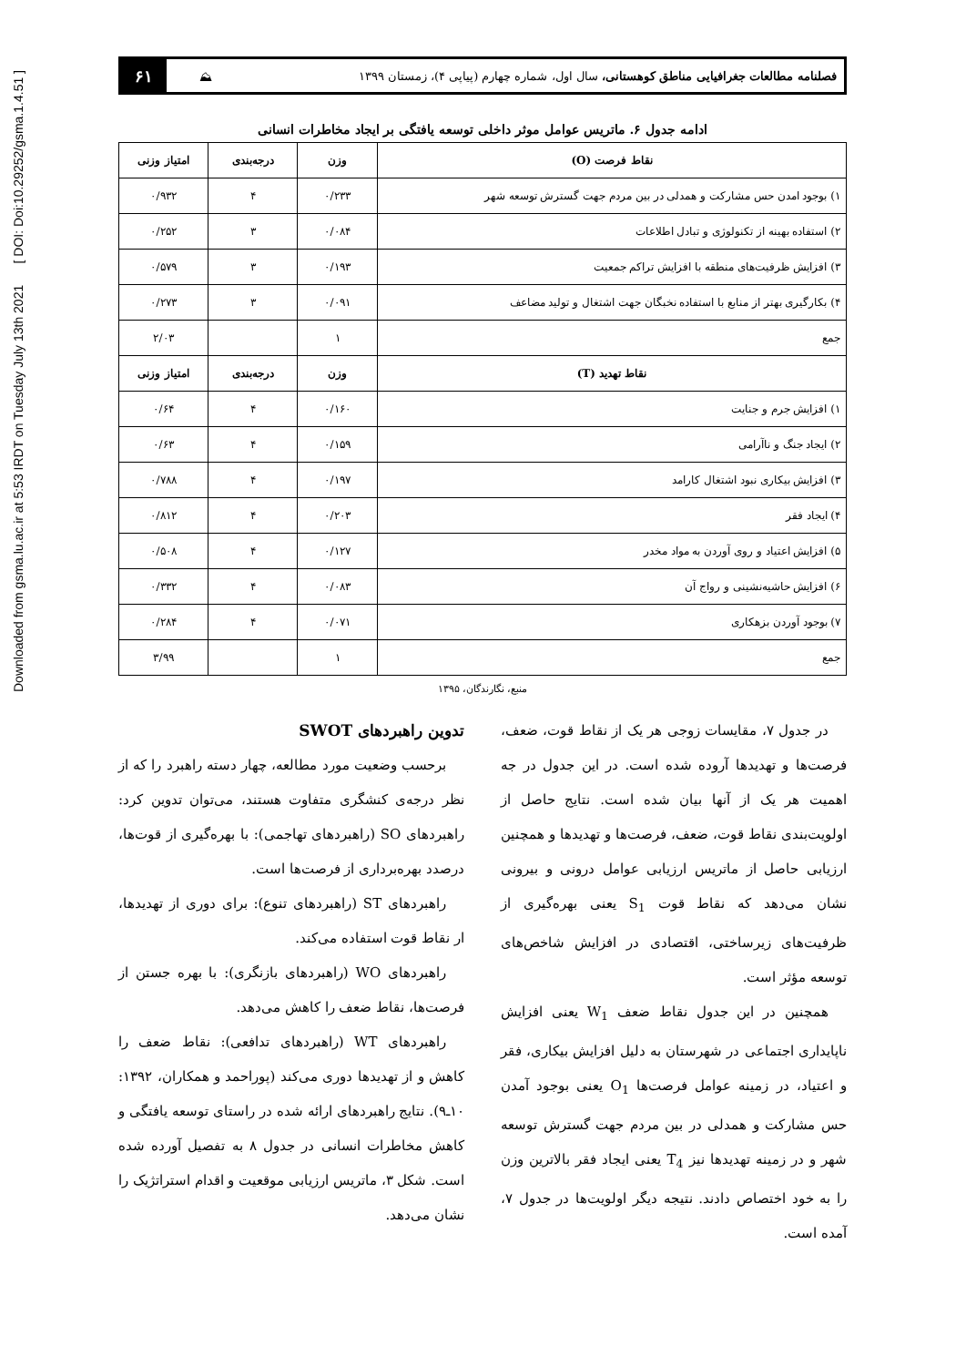Downloaded from gsma.lu.ac.ir at 5:53 IRDT on Tuesday July 13th 2021 [ DOI: Doi:10.29252/gsma.1.4.51 ]
فصلنامه مطالعات جغرافیایی مناطق کوهستانی، سال اول، شماره چهارم (پیاپی ۴)، زمستان ۱۳۹۹ ⛰ ۶۱
ادامه جدول ۶. ماتریس عوامل موثر داخلی توسعه یافتگی بر ایجاد مخاطرات انسانی
| نقاط فرصت (O) | وزن | درجه‌بندی | امتیاز وزنی |
| --- | --- | --- | --- |
| ۱) بوجود امدن حس مشارکت و همدلی در بین مردم جهت گسترش توسعه شهر | ۰/۲۳۳ | ۴ | ۰/۹۳۲ |
| ۲) استفاده بهینه از تکنولوژی و تبادل اطلاعات | ۰/۰۸۴ | ۳ | ۰/۲۵۲ |
| ۳) افزایش ظرفیت‌های منطقه با افزایش تراکم جمعیت | ۰/۱۹۳ | ۳ | ۰/۵۷۹ |
| ۴) بکارگیری بهتر از منابع با استفاده نخبگان جهت اشتغال و تولید مضاعف | ۰/۰۹۱ | ۳ | ۰/۲۷۳ |
| جمع | ۱ | | ۲/۰۳ |
| نقاط تهدید (T) | وزن | درجه‌بندی | امتیاز وزنی |
| ۱) افزایش جرم و جنایت | ۰/۱۶۰ | ۴ | ۰/۶۴ |
| ۲) ایجاد جنگ و ناآرامی | ۰/۱۵۹ | ۴ | ۰/۶۳ |
| ۳) افزایش بیکاری نبود اشتغال کارامد | ۰/۱۹۷ | ۴ | ۰/۷۸۸ |
| ۴) ایجاد فقر | ۰/۲۰۳ | ۴ | ۰/۸۱۲ |
| ۵) افزایش اعتیاد و روی آوردن به مواد مخدر | ۰/۱۲۷ | ۴ | ۰/۵۰۸ |
| ۶) افزایش حاشیه‌نشینی و رواج آن | ۰/۰۸۳ | ۴ | ۰/۳۳۲ |
| ۷) بوجود آوردن بزهکاری | ۰/۰۷۱ | ۴ | ۰/۲۸۴ |
| جمع | ۱ | | ۳/۹۹ |
منبع، نگارندگان، ۱۳۹۵
در جدول ۷، مقایسات زوجی هر یک از نقاط قوت، ضعف، فرصت‌ها و تهدیدها آروده شده است. در این جدول در جه اهمیت هر یک از آنها بیان شده است. نتایج حاصل از اولویت‌بندی نقاط قوت، ضعف، فرصت‌ها و تهدیدها و همچنین ارزیابی حاصل از ماتریس ارزیابی عوامل درونی و بیرونی نشان می‌دهد که نقاط قوت S<sub>1</sub> یعنی بهره‌گیری از ظرفیت‌های زیرساختی، اقتصادی در افزایش شاخص‌های توسعه مؤثر است.
همچنین در این جدول نقاط ضعف W<sub>1</sub> یعنی افزایش ناپایداری اجتماعی در شهرستان به دلیل افزایش بیکاری، فقر و اعتیاد، در زمینه عوامل فرصت‌ها O<sub>1</sub> یعنی بوجود آمدن حس مشارکت و همدلی در بین مردم جهت گسترش توسعه شهر و در زمینه تهدیدها نیز T<sub>4</sub> یعنی ایجاد فقر بالاترین وزن را به خود اختصاص دادند. نتیجه دیگر اولویت‌ها در جدول ۷، آمده است.
تدوین راهبردهای SWOT
برحسب وضعیت مورد مطالعه، چهار دسته راهبرد را که از نظر درجه‌ی کنشگری متفاوت هستند، می‌توان تدوین کرد: راهبردهای SO (راهبردهای تهاجمی): با بهره‌گیری از قوت‌ها، درصدد بهره‌برداری از فرصت‌ها است.
راهبردهای ST (راهبردهای تنوع): برای دوری از تهدیدها، ار نقاط قوت استفاده می‌کند.
راهبردهای WO (راهبردهای بازنگری): با بهره جستن از فرصت‌ها، نقاط ضعف را کاهش می‌دهد.
راهبردهای WT (راهبردهای تدافعی): نقاط ضعف را کاهش و از تهدیدها دوری می‌کند (پوراحمد و همکاران، ۱۳۹۲: ۱۰ـ۹). نتایج راهبردهای ارائه شده در راستای توسعه یافتگی و کاهش مخاطرات انسانی در جدول ۸ به تفصیل آورده شده است. شکل ۳، ماتریس ارزیابی موقعیت و اقدام استراتژیک را نشان می‌دهد.